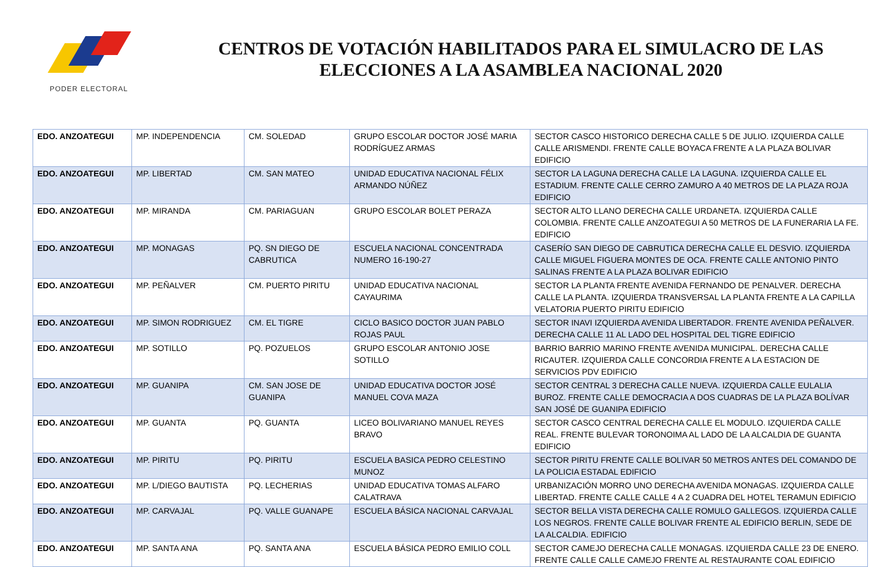PODER ELECTORAL
CENTROS DE VOTACIÓN HABILITADOS PARA EL SIMULACRO DE LAS ELECCIONES A LA ASAMBLEA NACIONAL 2020
| EDO. ANZOATEGUI | MP. INDEPENDENCIA | CM. SOLEDAD | GRUPO ESCOLAR DOCTOR JOSÉ MARIA RODRÍGUEZ ARMAS | SECTOR CASCO HISTORICO DERECHA CALLE 5 DE JULIO. IZQUIERDA CALLE CALLE ARISMENDI. FRENTE CALLE BOYACA FRENTE A LA PLAZA BOLIVAR EDIFICIO |
| EDO. ANZOATEGUI | MP. LIBERTAD | CM. SAN MATEO | UNIDAD EDUCATIVA NACIONAL FÉLIX ARMANDO NÚÑEZ | SECTOR LA LAGUNA DERECHA CALLE LA LAGUNA. IZQUIERDA CALLE EL ESTADIUM. FRENTE CALLE CERRO ZAMURO A 40 METROS DE LA PLAZA ROJA EDIFICIO |
| EDO. ANZOATEGUI | MP. MIRANDA | CM. PARIAGUAN | GRUPO ESCOLAR BOLET PERAZA | SECTOR ALTO LLANO DERECHA CALLE URDANETA. IZQUIERDA CALLE COLOMBIA. FRENTE CALLE ANZOATEGUI A 50 METROS DE LA FUNERARIA LA FE. EDIFICIO |
| EDO. ANZOATEGUI | MP. MONAGAS | PQ. SN DIEGO DE CABRUTICA | ESCUELA NACIONAL CONCENTRADA NUMERO 16-190-27 | CASERÍO SAN DIEGO DE CABRUTICA DERECHA CALLE EL DESVIO. IZQUIERDA CALLE MIGUEL FIGUERA MONTES DE OCA. FRENTE CALLE ANTONIO PINTO SALINAS FRENTE A LA PLAZA BOLIVAR EDIFICIO |
| EDO. ANZOATEGUI | MP. PEÑALVER | CM. PUERTO PIRITU | UNIDAD EDUCATIVA NACIONAL CAYAURIMA | SECTOR LA PLANTA FRENTE AVENIDA FERNANDO DE PENALVER. DERECHA CALLE LA PLANTA. IZQUIERDA TRANSVERSAL LA PLANTA FRENTE A LA CAPILLA VELATORIA PUERTO PIRITU EDIFICIO |
| EDO. ANZOATEGUI | MP. SIMON RODRIGUEZ | CM. EL TIGRE | CICLO BASICO DOCTOR JUAN PABLO ROJAS PAUL | SECTOR INAVI IZQUIERDA AVENIDA LIBERTADOR. FRENTE AVENIDA PEÑALVER. DERECHA CALLE 11 AL LADO DEL HOSPITAL DEL TIGRE EDIFICIO |
| EDO. ANZOATEGUI | MP. SOTILLO | PQ. POZUELOS | GRUPO ESCOLAR ANTONIO JOSE SOTILLO | BARRIO BARRIO MARINO FRENTE AVENIDA MUNICIPAL. DERECHA CALLE RICAUTER. IZQUIERDA CALLE CONCORDIA FRENTE A LA ESTACION DE SERVICIOS PDV EDIFICIO |
| EDO. ANZOATEGUI | MP. GUANIPA | CM. SAN JOSE DE GUANIPA | UNIDAD EDUCATIVA DOCTOR JOSÉ MANUEL COVA MAZA | SECTOR CENTRAL 3 DERECHA CALLE NUEVA. IZQUIERDA CALLE EULALIA BUROZ. FRENTE CALLE DEMOCRACIA A DOS CUADRAS DE LA PLAZA BOLÍVAR SAN JOSÉ DE GUANIPA EDIFICIO |
| EDO. ANZOATEGUI | MP. GUANTA | PQ. GUANTA | LICEO BOLIVARIANO MANUEL REYES BRAVO | SECTOR CASCO CENTRAL DERECHA CALLE EL MODULO. IZQUIERDA CALLE REAL. FRENTE BULEVAR TORONOIMA AL LADO DE LA ALCALDIA DE GUANTA EDIFICIO |
| EDO. ANZOATEGUI | MP. PIRITU | PQ. PIRITU | ESCUELA BASICA PEDRO CELESTINO MUNOZ | SECTOR PIRITU FRENTE CALLE BOLIVAR 50 METROS ANTES DEL COMANDO DE LA POLICIA ESTADAL EDIFICIO |
| EDO. ANZOATEGUI | MP. L/DIEGO BAUTISTA | PQ. LECHERIAS | UNIDAD EDUCATIVA TOMAS ALFARO CALATRAVA | URBANIZACIÓN MORRO UNO DERECHA AVENIDA MONAGAS. IZQUIERDA CALLE LIBERTAD. FRENTE CALLE CALLE 4 A 2 CUADRA DEL HOTEL TERAMUN EDIFICIO |
| EDO. ANZOATEGUI | MP. CARVAJAL | PQ. VALLE GUANAPE | ESCUELA BÁSICA NACIONAL CARVAJAL | SECTOR BELLA VISTA DERECHA CALLE ROMULO GALLEGOS. IZQUIERDA CALLE LOS NEGROS. FRENTE CALLE BOLIVAR FRENTE AL EDIFICIO BERLIN, SEDE DE LA ALCALDIA. EDIFICIO |
| EDO. ANZOATEGUI | MP. SANTA ANA | PQ. SANTA ANA | ESCUELA BÁSICA PEDRO EMILIO COLL | SECTOR CAMEJO DERECHA CALLE MONAGAS. IZQUIERDA CALLE 23 DE ENERO. FRENTE CALLE CALLE CAMEJO FRENTE AL RESTAURANTE COAL EDIFICIO |